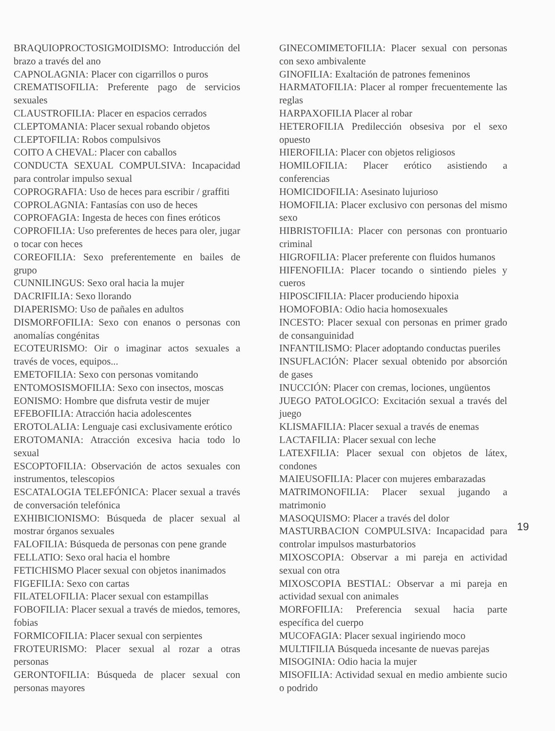BRAQUIOPROCTOSIGMOIDISMO: Introducción del brazo a través del ano
CAPNOLAGNIA: Placer con cigarrillos o puros
CREMATISOFILIA: Preferente pago de servicios sexuales
CLAUSTROFILIA: Placer en espacios cerrados
CLEPTOMANIA: Placer sexual robando objetos
CLEPTOFILIA: Robos compulsivos
COITO A CHEVAL: Placer con caballos
CONDUCTA SEXUAL COMPULSIVA: Incapacidad para controlar impulso sexual
COPROGRAFIA: Uso de heces para escribir / graffiti
COPROLAGNIA: Fantasías con uso de heces
COPROFAGIA: Ingesta de heces con fines eróticos
COPROFILIA: Uso preferentes de heces para oler, jugar o tocar con heces
COREOFILIA: Sexo preferentemente en bailes de grupo
CUNNILINGUS: Sexo oral hacia la mujer
DACRIFILIA: Sexo llorando
DIAPERISMO: Uso de pañales en adultos
DISMORFOFILIA: Sexo con enanos o personas con anomalías congénitas
ECOTEURISMO: Oir o imaginar actos sexuales a través de voces, equipos...
EMETOFILIA: Sexo con personas vomitando
ENTOMOSISMOFILIA: Sexo con insectos, moscas
EONISMO: Hombre que disfruta vestir de mujer
EFEBOFILIA: Atracción hacia adolescentes
EROTOLALIA: Lenguaje casi exclusivamente erótico
EROTOMANIA: Atracción excesiva hacia todo lo sexual
ESCOPTOFILIA: Observación de actos sexuales con instrumentos, telescopios
ESCATALOGIA TELEFÓNICA: Placer sexual a través de conversación telefónica
EXHIBICIONISMO: Búsqueda de placer sexual al mostrar órganos sexuales
FALOFILIA: Búsqueda de personas con pene grande
FELLATIO: Sexo oral hacia el hombre
FETICHISMO Placer sexual con objetos inanimados
FIGEFILIA: Sexo con cartas
FILATELOFILIA: Placer sexual con estampillas
FOBOFILIA: Placer sexual a través de miedos, temores, fobias
FORMICOFILIA: Placer sexual con serpientes
FROTEURISMO: Placer sexual al rozar a otras personas
GERONTOFILIA: Búsqueda de placer sexual con personas mayores
GINECOMIMETOFILIA: Placer sexual con personas con sexo ambivalente
GINOFILIA: Exaltación de patrones femeninos
HARMATOFILIA: Placer al romper frecuentemente las reglas
HARPAXOFILIA Placer al robar
HETEROFILIA Predilección obsesiva por el sexo opuesto
HIEROFILIA: Placer con objetos religiosos
HOMILOFILIA: Placer erótico asistiendo a conferencias
HOMICIDOFILIA: Asesinato lujurioso
HOMOFILIA: Placer exclusivo con personas del mismo sexo
HIBRISTOFILIA: Placer con personas con prontuario criminal
HIGROFILIA: Placer preferente con fluidos humanos
HIFENOFILIA: Placer tocando o sintiendo pieles y cueros
HIPOSCIFILIA: Placer produciendo hipoxia
HOMOFOBIA: Odio hacia homosexuales
INCESTO: Placer sexual con personas en primer grado de consanguinidad
INFANTILISMO: Placer adoptando conductas pueriles
INSUFLACIÓN: Placer sexual obtenido por absorción de gases
INUCCIÓN: Placer con cremas, lociones, ungüentos
JUEGO PATOLOGICO: Excitación sexual a través del juego
KLISMAFILIA: Placer sexual a través de enemas
LACTAFILIA: Placer sexual con leche
LATEXFILIA: Placer sexual con objetos de látex, condones
MAIEUSOFILIA: Placer con mujeres embarazadas
MATRIMONOFILIA: Placer sexual jugando a matrimonio
MASOQUISMO: Placer a través del dolor
MASTURBACION COMPULSIVA: Incapacidad para controlar impulsos masturbatorios
MIXOSCOPIA: Observar a mi pareja en actividad sexual con otra
MIXOSCOPIA BESTIAL: Observar a mi pareja en actividad sexual con animales
MORFOFILIA: Preferencia sexual hacia parte específica del cuerpo
MUCOFAGIA: Placer sexual ingiriendo moco
MULTIFILIA Búsqueda incesante de nuevas parejas
MISOGINIA: Odio hacia la mujer
MISOFILIA: Actividad sexual en medio ambiente sucio o podrido
19